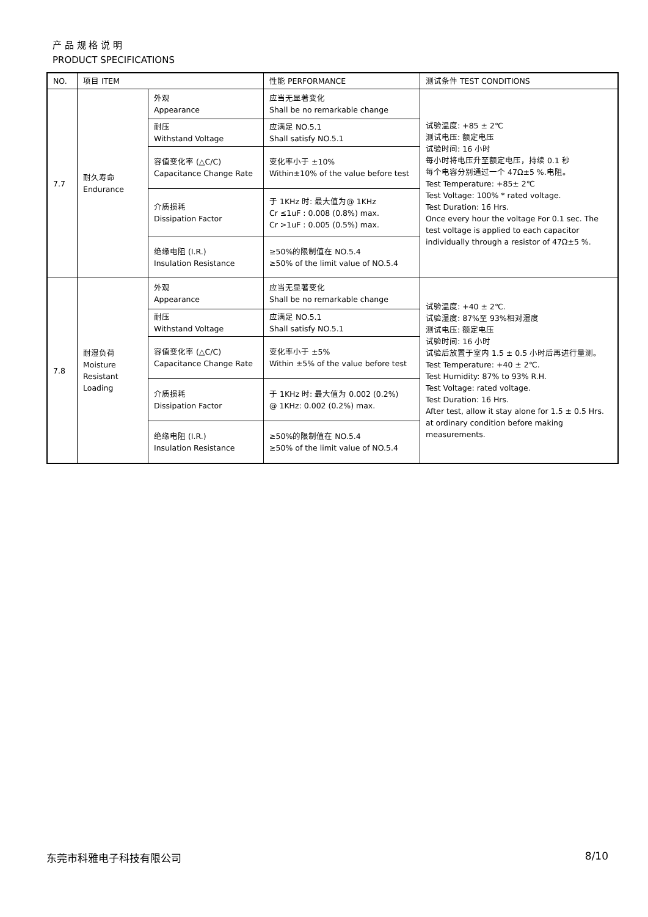产 品 规 格 说 明
PRODUCT SPECIFICATIONS
| NO. | 项目 ITEM | | 性能 PERFORMANCE | 测试条件 TEST CONDITIONS |
| --- | --- | --- | --- | --- |
| 7.7 | 耐久寿命 Endurance | 外观 Appearance | 应当无显著变化 Shall be no remarkable change | 试验温度: +85 ± 2℃ 测试电压: 额定电压 试验时间: 16 小时 每小时将电压升至额定电压，持续 0.1 秒 每个电容分别通过一个 47Ω±5 %.电阻。 Test Temperature: +85± 2℃ Test Voltage: 100% * rated voltage. Test Duration: 16 Hrs. Once every hour the voltage For 0.1 sec. The test voltage is applied to each capacitor individually through a resistor of 47Ω±5 %. |
| | | 耐压 Withstand Voltage | 应满足 NO.5.1 Shall satisfy NO.5.1 | |
| | | 容值变化率 (△C/C) Capacitance Change Rate | 变化率小于 ±10% Within±10% of the value before test | |
| | | 介质损耗 Dissipation Factor | 于 1KHz 时: 最大值为@ 1KHz Cr ≤1uF : 0.008 (0.8%) max. Cr >1uF : 0.005 (0.5%) max. | |
| | | 绝缘电阻 (I.R.) Insulation Resistance | ≥50%的限制值在 NO.5.4 ≥50% of the limit value of NO.5.4 | |
| 7.8 | 耐湿负荷 Moisture Resistant Loading | 外观 Appearance | 应当无显著变化 Shall be no remarkable change | 试验温度: +40 ± 2℃. 试验湿度: 87%至 93%相对湿度 测试电压: 额定电压 试验时间: 16 小时 试验后放置于室内 1.5 ± 0.5 小时后再进行量测。 Test Temperature: +40 ± 2℃. Test Humidity: 87% to 93% R.H. Test Voltage: rated voltage. Test Duration: 16 Hrs. After test, allow it stay alone for 1.5 ± 0.5 Hrs. at ordinary condition before making measurements. |
| | | 耐压 Withstand Voltage | 应满足 NO.5.1 Shall satisfy NO.5.1 | |
| | | 容值变化率 (△C/C) Capacitance Change Rate | 变化率小于 ±5% Within ±5% of the value before test | |
| | | 介质损耗 Dissipation Factor | 于 1KHz 时: 最大值为 0.002 (0.2%) @ 1KHz: 0.002 (0.2%) max. | |
| | | 绝缘电阻 (I.R.) Insulation Resistance | ≥50%的限制值在 NO.5.4 ≥50% of the limit value of NO.5.4 | |
东莞市科雅电子科技有限公司 8/10